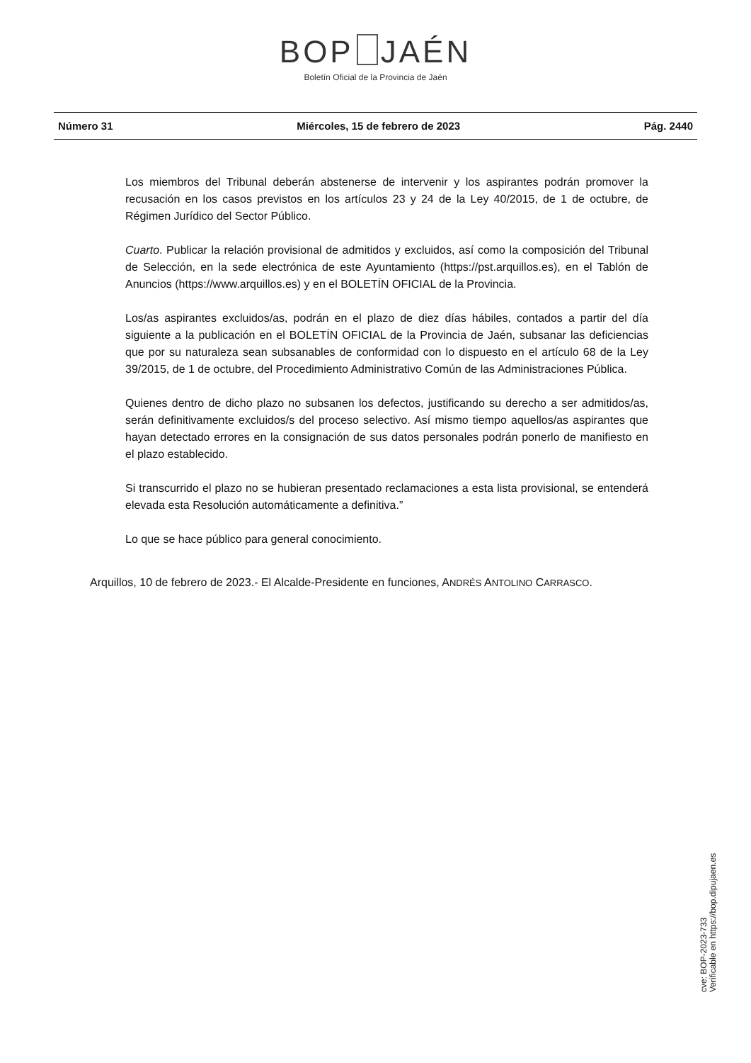BOP JAÉN
Boletín Oficial de la Provincia de Jaén
Número 31 Miércoles, 15 de febrero de 2023 Pág. 2440
Los miembros del Tribunal deberán abstenerse de intervenir y los aspirantes podrán promover la recusación en los casos previstos en los artículos 23 y 24 de la Ley 40/2015, de 1 de octubre, de Régimen Jurídico del Sector Público.
Cuarto. Publicar la relación provisional de admitidos y excluidos, así como la composición del Tribunal de Selección, en la sede electrónica de este Ayuntamiento (https://pst.arquillos.es), en el Tablón de Anuncios (https://www.arquillos.es) y en el BOLETÍN OFICIAL de la Provincia.
Los/as aspirantes excluidos/as, podrán en el plazo de diez días hábiles, contados a partir del día siguiente a la publicación en el BOLETÍN OFICIAL de la Provincia de Jaén, subsanar las deficiencias que por su naturaleza sean subsanables de conformidad con lo dispuesto en el artículo 68 de la Ley 39/2015, de 1 de octubre, del Procedimiento Administrativo Común de las Administraciones Pública.
Quienes dentro de dicho plazo no subsanen los defectos, justificando su derecho a ser admitidos/as, serán definitivamente excluidos/s del proceso selectivo. Así mismo tiempo aquellos/as aspirantes que hayan detectado errores en la consignación de sus datos personales podrán ponerlo de manifiesto en el plazo establecido.
Si transcurrido el plazo no se hubieran presentado reclamaciones a esta lista provisional, se entenderá elevada esta Resolución automáticamente a definitiva.”
Lo que se hace público para general conocimiento.
Arquillos, 10 de febrero de 2023.- El Alcalde-Presidente en funciones, ANDRÉS ANTOLINO CARRASCO.
cve: BOP-2023-733
Verificable en https://bop.dipujaen.es